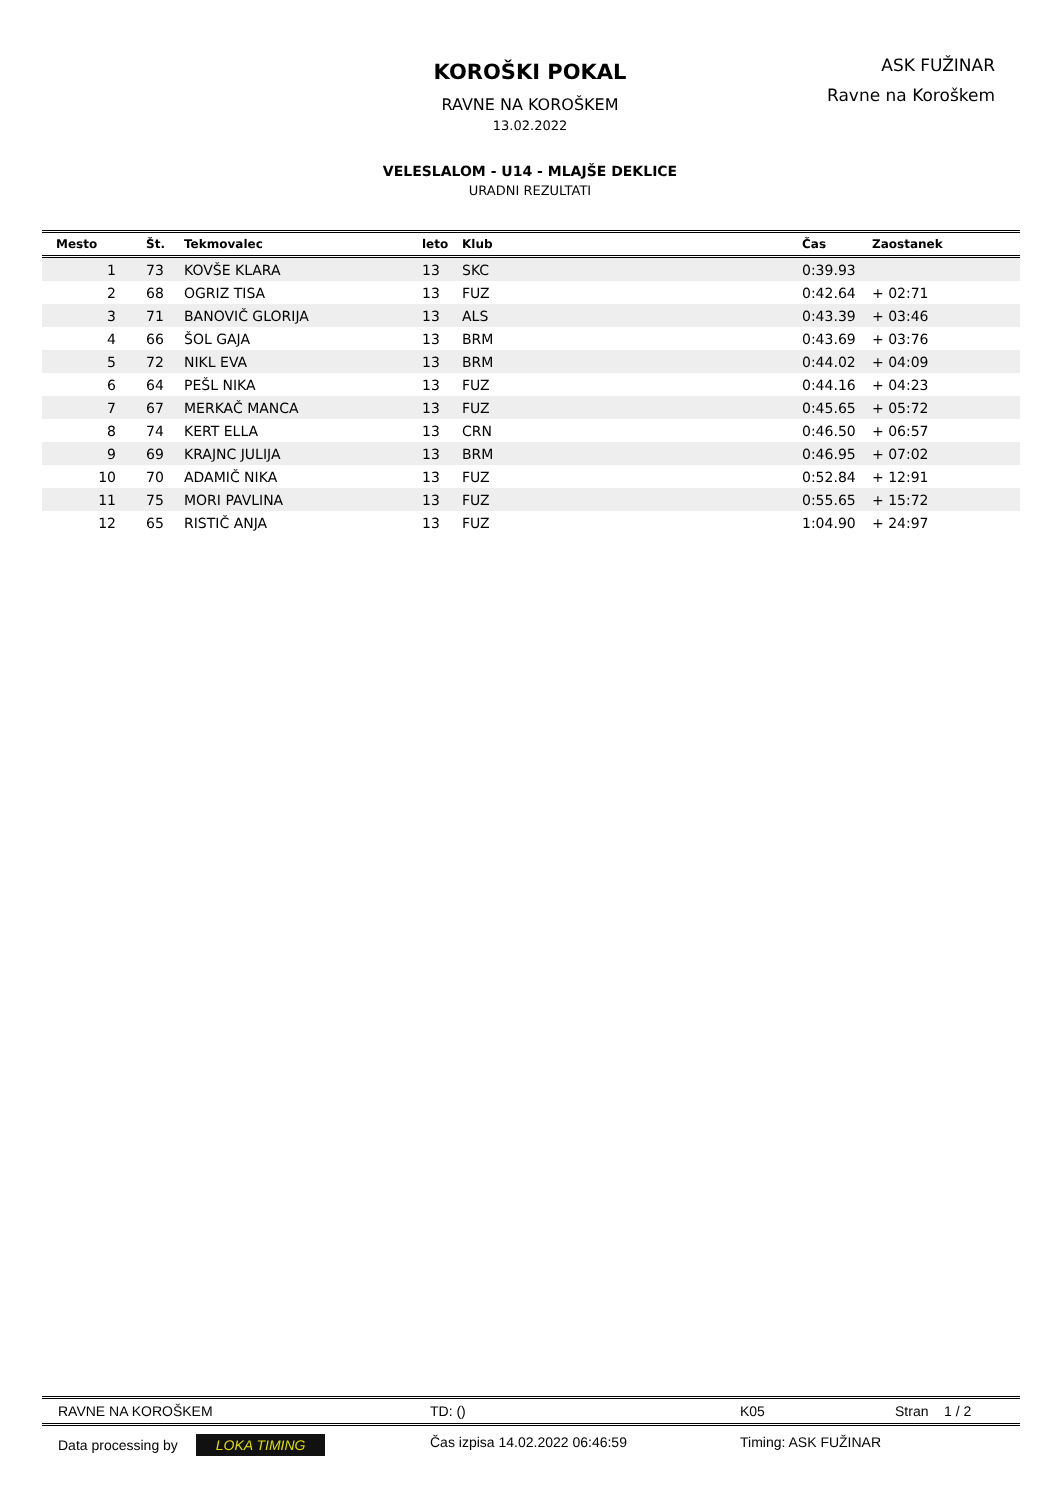KOROŠKI POKAL
RAVNE NA KOROŠKEM
13.02.2022
VELESLALOM - U14 - MLAJŠE DEKLICE
URADNI REZULTATI
ASK FUŽINAR
Ravne na Koroškem
| Mesto | Št. | Tekmovalec | leto | Klub | Čas | Zaostanek |
| --- | --- | --- | --- | --- | --- | --- |
| 1 | 73 | KOVŠE KLARA | 13 | SKC | 0:39.93 | |
| 2 | 68 | OGRIZ TISA | 13 | FUZ | 0:42.64 | + 02:71 |
| 3 | 71 | BANOVIČ GLORIJA | 13 | ALS | 0:43.39 | + 03:46 |
| 4 | 66 | ŠOL GAJA | 13 | BRM | 0:43.69 | + 03:76 |
| 5 | 72 | NIKL EVA | 13 | BRM | 0:44.02 | + 04:09 |
| 6 | 64 | PEŠL NIKA | 13 | FUZ | 0:44.16 | + 04:23 |
| 7 | 67 | MERKAČ MANCA | 13 | FUZ | 0:45.65 | + 05:72 |
| 8 | 74 | KERT ELLA | 13 | CRN | 0:46.50 | + 06:57 |
| 9 | 69 | KRAJNC JULIJA | 13 | BRM | 0:46.95 | + 07:02 |
| 10 | 70 | ADAMIČ NIKA | 13 | FUZ | 0:52.84 | + 12:91 |
| 11 | 75 | MORI PAVLINA | 13 | FUZ | 0:55.65 | + 15:72 |
| 12 | 65 | RISTIČ ANJA | 13 | FUZ | 1:04.90 | + 24:97 |
RAVNE NA KOROŠKEM TD: () K05 Stran 1 / 2
Data processing by LOKA TIMING Čas izpisa 14.02.2022 06:46:59 Timing: ASK FUŽINAR